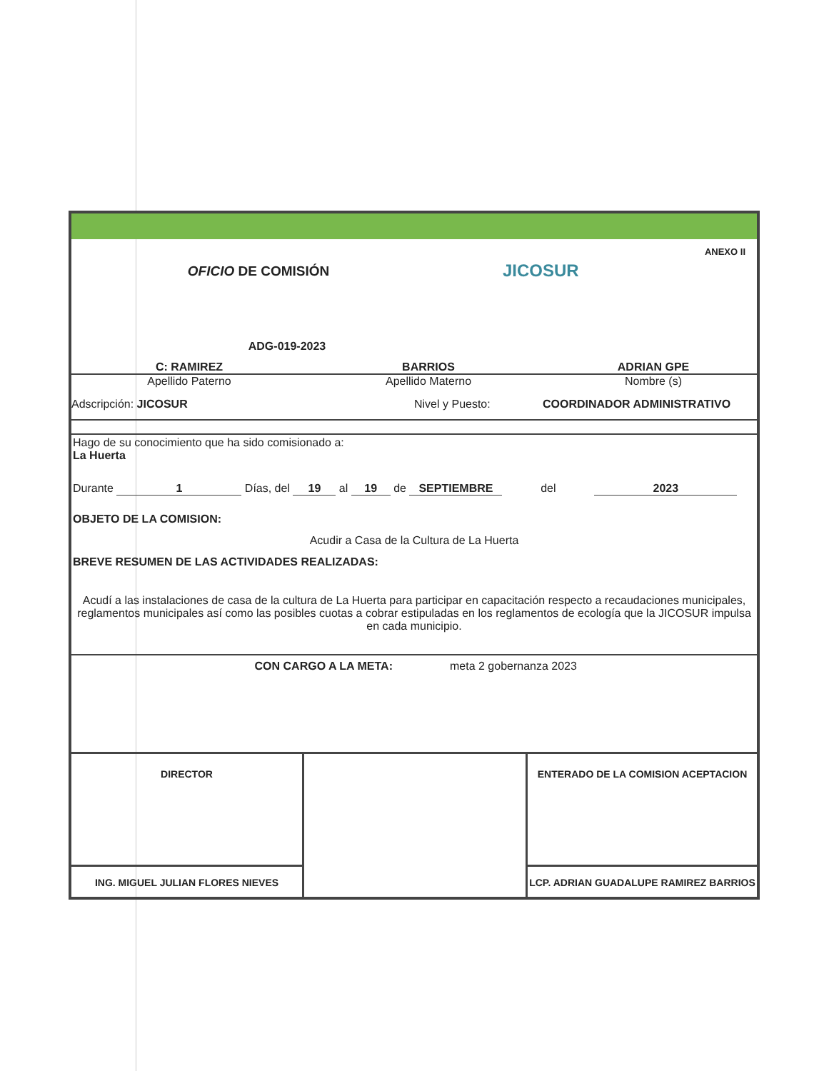OFICIO DE COMISIÓN
ADG-019-2023
JICOSUR
ANEXO II
C: RAMIREZ BARRIOS ADRIAN GPE
Apellido Paterno Apellido Materno Nombre (s)
Adscripción: JICOSUR Nivel y Puesto: COORDINADOR ADMINISTRATIVO
Hago de su conocimiento que ha sido comisionado a:
La Huerta
Durante 1 Días, del 19 al 19 de SEPTIEMBRE del 2023
OBJETO DE LA COMISION:
Acudir a Casa de la Cultura de La Huerta
BREVE RESUMEN DE LAS ACTIVIDADES REALIZADAS:
Acudí a las instalaciones de casa de la cultura de La Huerta para participar en capacitación respecto a recaudaciones municipales, reglamentos municipales así como las posibles cuotas a cobrar estipuladas en los reglamentos de ecología que la JICOSUR impulsa en cada municipio.
CON CARGO A LA META: meta 2 gobernanza 2023
DIRECTOR
ING. MIGUEL JULIAN FLORES NIEVES
ENTERADO DE LA COMISION ACEPTACION
LCP. ADRIAN GUADALUPE RAMIREZ BARRIOS